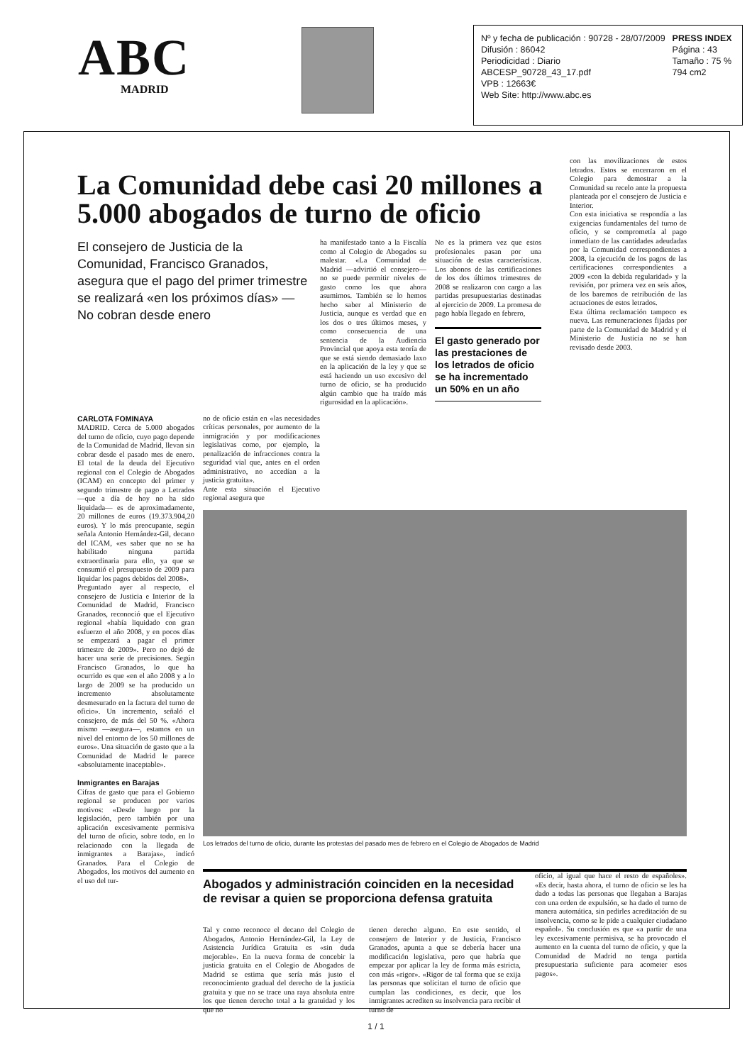ABC
MADRID
Nº y fecha de publicación : 90728 - 28/07/2009
Difusión : 86042
Periodicidad : Diario
ABCESP_90728_43_17.pdf
VPB : 12663€
Web Site: http://www.abc.es
PRESS INDEX
Página : 43
Tamaño : 75 %
794 cm2
La Comunidad debe casi 20 millones a 5.000 abogados de turno de oficio
El consejero de Justicia de la Comunidad, Francisco Granados, asegura que el pago del primer trimestre se realizará «en los próximos días» — No cobran desde enero
ha manifestado tanto a la Fiscalía como al Colegio de Abogados su malestar. «La Comunidad de Madrid —advirtió el consejero— no se puede permitir niveles de gasto como los que ahora asumimos. También se lo hemos hecho saber al Ministerio de Justicia, aunque es verdad que en los dos o tres últimos meses, y como consecuencia de una sentencia de la Audiencia Provincial que apoya esta teoría de que se está siendo demasiado laxo en la aplicación de la ley y que se está haciendo un uso excesivo del turno de oficio, se ha producido algún cambio que ha traído más rigurosidad en la aplicación».
No es la primera vez que estos profesionales pasan por una situación de estas características. Los abonos de las certificaciones de los dos últimos trimestres de 2008 se realizaron con cargo a las partidas presupuestarias destinadas al ejercicio de 2009. La promesa de pago había llegado en febrero,
El gasto generado por las prestaciones de los letrados de oficio se ha incrementado un 50% en un año
con las movilizaciones de estos letrados. Estos se encerraron en el Colegio para demostrar a la Comunidad su recelo ante la propuesta planteada por el consejero de Justicia e Interior.
Con esta iniciativa se respondía a las exigencias fundamentales del turno de oficio, y se comprometía al pago inmediato de las cantidades adeudadas por la Comunidad correspondientes a 2008, la ejecución de los pagos de las certificaciones correspondientes a 2009 «con la debida regularidad» y la revisión, por primera vez en seis años, de los baremos de retribución de las actuaciones de estos letrados.
Esta última reclamación tampoco es nueva. Las remuneraciones fijadas por parte de la Comunidad de Madrid y el Ministerio de Justicia no se han revisado desde 2003.
CARLOTA FOMINAYA
MADRID. Cerca de 5.000 abogados del turno de oficio, cuyo pago depende de la Comunidad de Madrid, llevan sin cobrar desde el pasado mes de enero. El total de la deuda del Ejecutivo regional con el Colegio de Abogados (ICAM) en concepto del primer y segundo trimestre de pago a Letrados —que a día de hoy no ha sido liquidada— es de aproximadamente, 20 millones de euros (19.373.904,20 euros). Y lo más preocupante, según señala Antonio Hernández-Gil, decano del ICAM, «es saber que no se ha habilitado ninguna partida extraordinaria para ello, ya que se consumió el presupuesto de 2009 para liquidar los pagos debidos del 2008».
Preguntado ayer al respecto, el consejero de Justicia e Interior de la Comunidad de Madrid, Francisco Granados, reconoció que el Ejecutivo regional «había liquidado con gran esfuerzo el año 2008, y en pocos días se empezará a pagar el primer trimestre de 2009». Pero no dejó de hacer una serie de precisiones. Según Francisco Granados, lo que ha ocurrido es que «en el año 2008 y a lo largo de 2009 se ha producido un incremento absolutamente desmesurado en la factura del turno de oficio». Un incremento, señaló el consejero, de más del 50 %. «Ahora mismo —asegura—, estamos en un nivel del entorno de los 50 millones de euros». Una situación de gasto que a la Comunidad de Madrid le parece «absolutamente inaceptable».
Inmigrantes en Barajas
Cifras de gasto que para el Gobierno regional se producen por varios motivos: «Desde luego por la legislación, pero también por una aplicación excesivamente permisiva del turno de oficio, sobre todo, en lo relacionado con la llegada de inmigrantes a Barajas», indicó Granados. Para el Colegio de Abogados, los motivos del aumento en el uso del tur-
no de oficio están en «las necesidades críticas personales, por aumento de la inmigración y por modificaciones legislativas como, por ejemplo, la penalización de infracciones contra la seguridad vial que, antes en el orden administrativo, no accedían a la justicia gratuita».
Ante esta situación el Ejecutivo regional asegura que
Los letrados del turno de oficio, durante las protestas del pasado mes de febrero en el Colegio de Abogados de Madrid
Abogados y administración coinciden en la necesidad de revisar a quien se proporciona defensa gratuita
oficio, al igual que hace el resto de españoles». «Es decir, hasta ahora, el turno de oficio se les ha dado a todas las personas que llegaban a Barajas con una orden de expulsión, se ha dado el turno de manera automática, sin pedirles acreditación de su insolvencia, como se le pide a cualquier ciudadano español». Su conclusión es que «a partir de una ley excesivamente permisiva, se ha provocado el aumento en la cuenta del turno de oficio, y que la Comunidad de Madrid no tenga partida presupuestaria suficiente para acometer esos pagos».
Tal y como reconoce el decano del Colegio de Abogados, Antonio Hernández-Gil, la Ley de Asistencia Jurídica Gratuita es «sin duda mejorable». En la nueva forma de concebir la justicia gratuita en el Colegio de Abogados de Madrid se estima que sería más justo el reconocimiento gradual del derecho de la justicia gratuita y que no se trace una raya absoluta entre los que tienen derecho total a la gratuidad y los que no
tienen derecho alguno. En este sentido, el consejero de Interior y de Justicia, Francisco Granados, apunta a que se debería hacer una modificación legislativa, pero que habría que empezar por aplicar la ley de forma más estricta, con más «rigor». «Rigor de tal forma que se exija las personas que solicitan el turno de oficio que cumplan las condiciones, es decir, que los inmigrantes acrediten su insolvencia para recibir el turno de
1 / 1